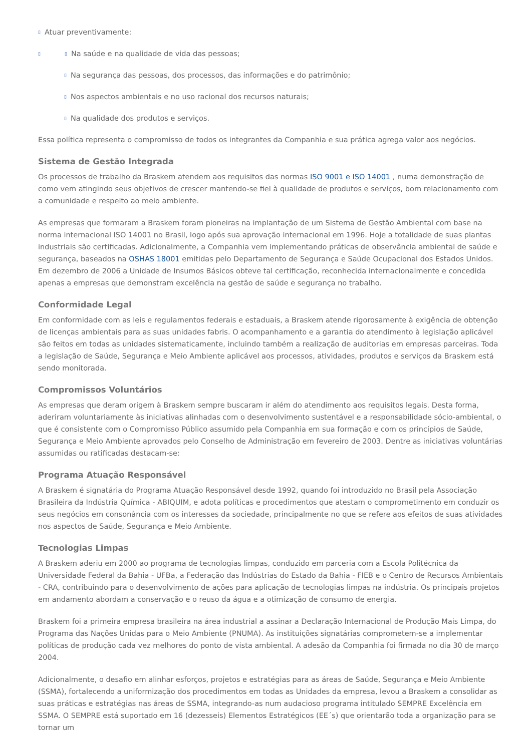▯ Atuar preventivamente:
▯ ▯ Na saúde e na qualidade de vida das pessoas;
▯ Na segurança das pessoas, dos processos, das informações e do patrimônio;
▯ Nos aspectos ambientais e no uso racional dos recursos naturais;
▯ Na qualidade dos produtos e serviços.
Essa política representa o compromisso de todos os integrantes da Companhia e sua prática agrega valor aos negócios.
Sistema de Gestão Integrada
Os processos de trabalho da Braskem atendem aos requisitos das normas ISO 9001 e ISO 14001 , numa demonstração de como vem atingindo seus objetivos de crescer mantendo-se fiel à qualidade de produtos e serviços, bom relacionamento com a comunidade e respeito ao meio ambiente.
As empresas que formaram a Braskem foram pioneiras na implantação de um Sistema de Gestão Ambiental com base na norma internacional ISO 14001 no Brasil, logo após sua aprovação internacional em 1996. Hoje a totalidade de suas plantas industriais são certificadas. Adicionalmente, a Companhia vem implementando práticas de observância ambiental de saúde e segurança, baseados na OSHAS 18001 emitidas pelo Departamento de Segurança e Saúde Ocupacional dos Estados Unidos. Em dezembro de 2006 a Unidade de Insumos Básicos obteve tal certificação, reconhecida internacionalmente e concedida apenas a empresas que demonstram excelência na gestão de saúde e segurança no trabalho.
Conformidade Legal
Em conformidade com as leis e regulamentos federais e estaduais, a Braskem atende rigorosamente à exigência de obtenção de licenças ambientais para as suas unidades fabris. O acompanhamento e a garantia do atendimento à legislação aplicável são feitos em todas as unidades sistematicamente, incluindo também a realização de auditorias em empresas parceiras. Toda a legislação de Saúde, Segurança e Meio Ambiente aplicável aos processos, atividades, produtos e serviços da Braskem está sendo monitorada.
Compromissos Voluntários
As empresas que deram origem à Braskem sempre buscaram ir além do atendimento aos requisitos legais. Desta forma, aderiram voluntariamente às iniciativas alinhadas com o desenvolvimento sustentável e a responsabilidade sócio-ambiental, o que é consistente com o Compromisso Público assumido pela Companhia em sua formação e com os princípios de Saúde, Segurança e Meio Ambiente aprovados pelo Conselho de Administração em fevereiro de 2003. Dentre as iniciativas voluntárias assumidas ou ratificadas destacam-se:
Programa Atuação Responsável
A Braskem é signatária do Programa Atuação Responsável desde 1992, quando foi introduzido no Brasil pela Associação Brasileira da Indústria Química - ABIQUIM, e adota políticas e procedimentos que atestam o comprometimento em conduzir os seus negócios em consonância com os interesses da sociedade, principalmente no que se refere aos efeitos de suas atividades nos aspectos de Saúde, Segurança e Meio Ambiente.
Tecnologias Limpas
A Braskem aderiu em 2000 ao programa de tecnologias limpas, conduzido em parceria com a Escola Politécnica da Universidade Federal da Bahia - UFBa, a Federação das Indústrias do Estado da Bahia - FIEB e o Centro de Recursos Ambientais - CRA, contribuindo para o desenvolvimento de ações para aplicação de tecnologias limpas na indústria. Os principais projetos em andamento abordam a conservação e o reuso da água e a otimização de consumo de energia.
Braskem foi a primeira empresa brasileira na área industrial a assinar a Declaração Internacional de Produção Mais Limpa, do Programa das Nações Unidas para o Meio Ambiente (PNUMA). As instituições signatárias comprometem-se a implementar políticas de produção cada vez melhores do ponto de vista ambiental. A adesão da Companhia foi firmada no dia 30 de março 2004.
Adicionalmente, o desafio em alinhar esforços, projetos e estratégias para as áreas de Saúde, Segurança e Meio Ambiente (SSMA), fortalecendo a uniformização dos procedimentos em todas as Unidades da empresa, levou a Braskem a consolidar as suas práticas e estratégias nas áreas de SSMA, integrando-as num audacioso programa intitulado SEMPRE Excelência em SSMA. O SEMPRE está suportado em 16 (dezesseis) Elementos Estratégicos (EE´s) que orientarão toda a organização para se tornar um